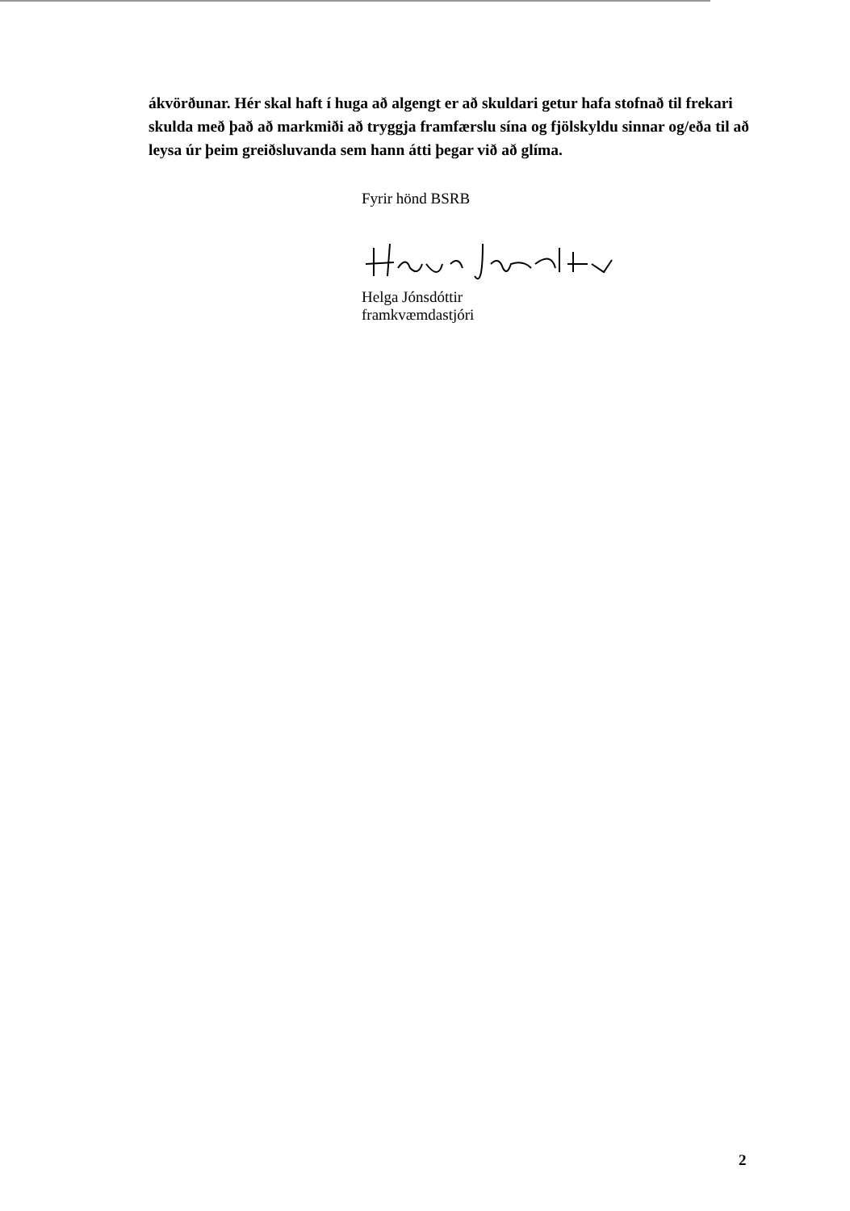ákvörðunar. Hér skal haft í huga að algengt er að skuldari getur hafa stofnað til frekari skulda með það að markmiði að tryggja framfærslu sína og fjölskyldu sinnar og/eða til að leysa úr þeim greiðsluvanda sem hann átti þegar við að glíma.
Fyrir hönd BSRB
Helga Jónsdóttir
framkvæmdastjóri
2